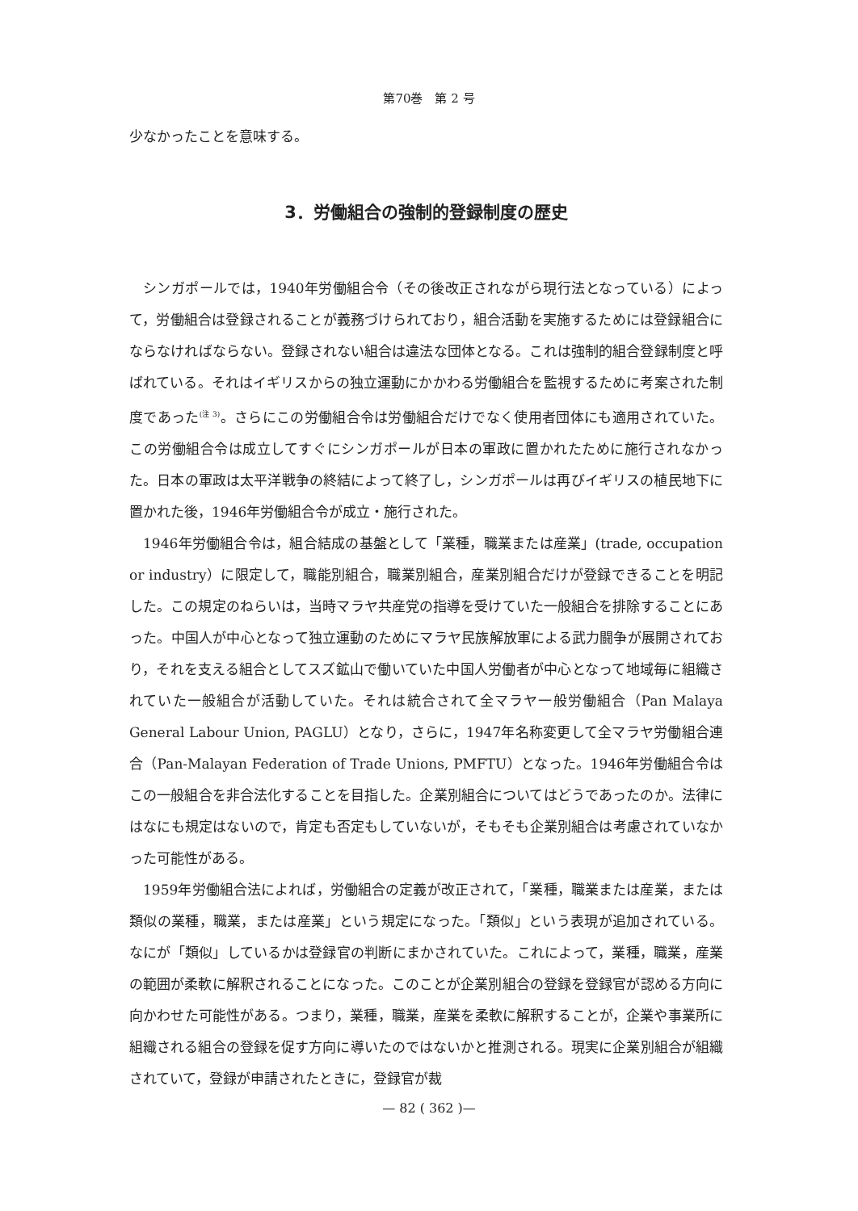第70巻　第 2 号
少なかったことを意味する。
3．労働組合の強制的登録制度の歴史
シンガポールでは，1940年労働組合令（その後改正されながら現行法となっている）によって，労働組合は登録されることが義務づけられており，組合活動を実施するためには登録組合にならなければならない。登録されない組合は違法な団体となる。これは強制的組合登録制度と呼ばれている。それはイギリスからの独立運動にかかわる労働組合を監視するために考案された制度であった<sup>(注 3)</sup>。さらにこの労働組合令は労働組合だけでなく使用者団体にも適用されていた。この労働組合令は成立してすぐにシンガポールが日本の軍政に置かれたために施行されなかった。日本の軍政は太平洋戦争の終結によって終了し，シンガポールは再びイギリスの植民地下に置かれた後，1946年労働組合令が成立・施行された。
1946年労働組合令は，組合結成の基盤として「業種，職業または産業」(trade, occupation or industry）に限定して，職能別組合，職業別組合，産業別組合だけが登録できることを明記した。この規定のねらいは，当時マラヤ共産党の指導を受けていた一般組合を排除することにあった。中国人が中心となって独立運動のためにマラヤ民族解放軍による武力闘争が展開されており，それを支える組合としてスズ鉱山で働いていた中国人労働者が中心となって地域毎に組織されていた一般組合が活動していた。それは統合されて全マラヤ一般労働組合（Pan Malaya General Labour Union, PAGLU）となり，さらに，1947年名称変更して全マラヤ労働組合連合（Pan-Malayan Federation of Trade Unions, PMFTU）となった。1946年労働組合令はこの一般組合を非合法化することを目指した。企業別組合についてはどうであったのか。法律にはなにも規定はないので，肯定も否定もしていないが，そもそも企業別組合は考慮されていなかった可能性がある。
1959年労働組合法によれば，労働組合の定義が改正されて，「業種，職業または産業，または類似の業種，職業，または産業」という規定になった。「類似」という表現が追加されている。なにが「類似」しているかは登録官の判断にまかされていた。これによって，業種，職業，産業の範囲が柔軟に解釈されることになった。このことが企業別組合の登録を登録官が認める方向に向かわせた可能性がある。つまり，業種，職業，産業を柔軟に解釈することが，企業や事業所に組織される組合の登録を促す方向に導いたのではないかと推測される。現実に企業別組合が組織されていて，登録が申請されたときに，登録官が裁
— 82 ( 362 )—